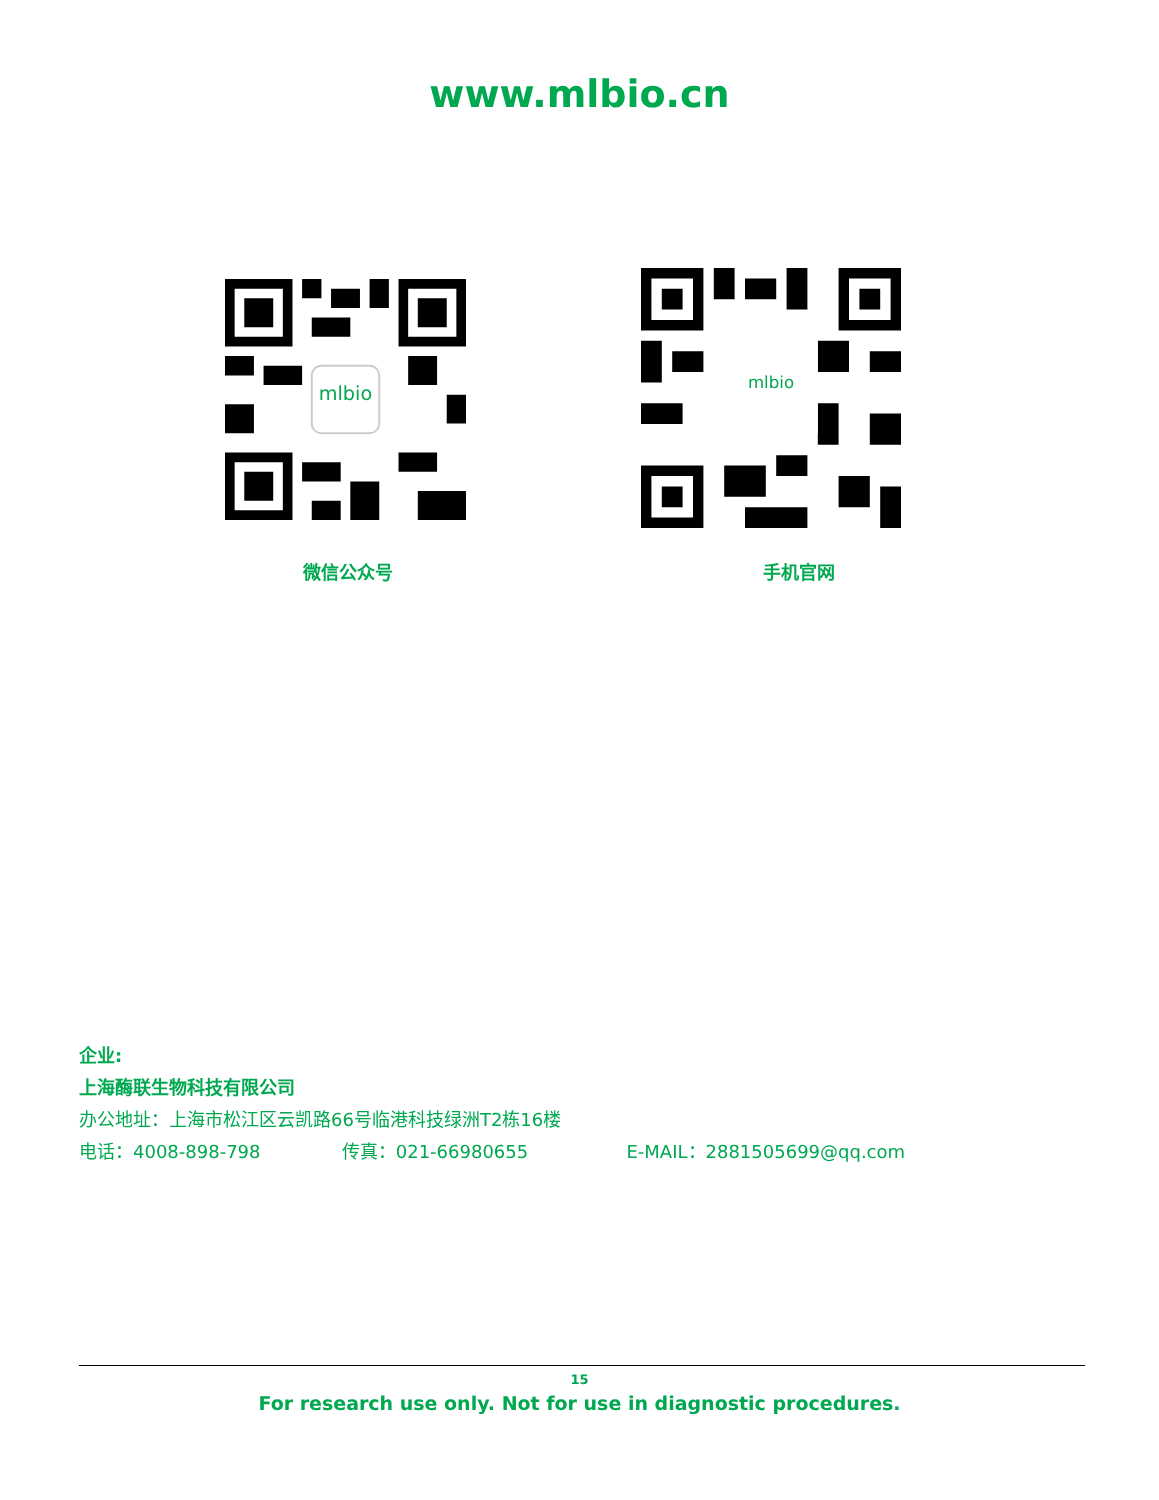www.mlbio.cn
mlbio
mlbio
微信公众号 手机官网
企业:
上海酶联生物科技有限公司
办公地址：上海市松江区云凯路66号临港科技绿洲T2栋16楼
电话：4008-898-798 传真：021-66980655 E-MAIL：2881505699@qq.com
15
For research use only. Not for use in diagnostic procedures.